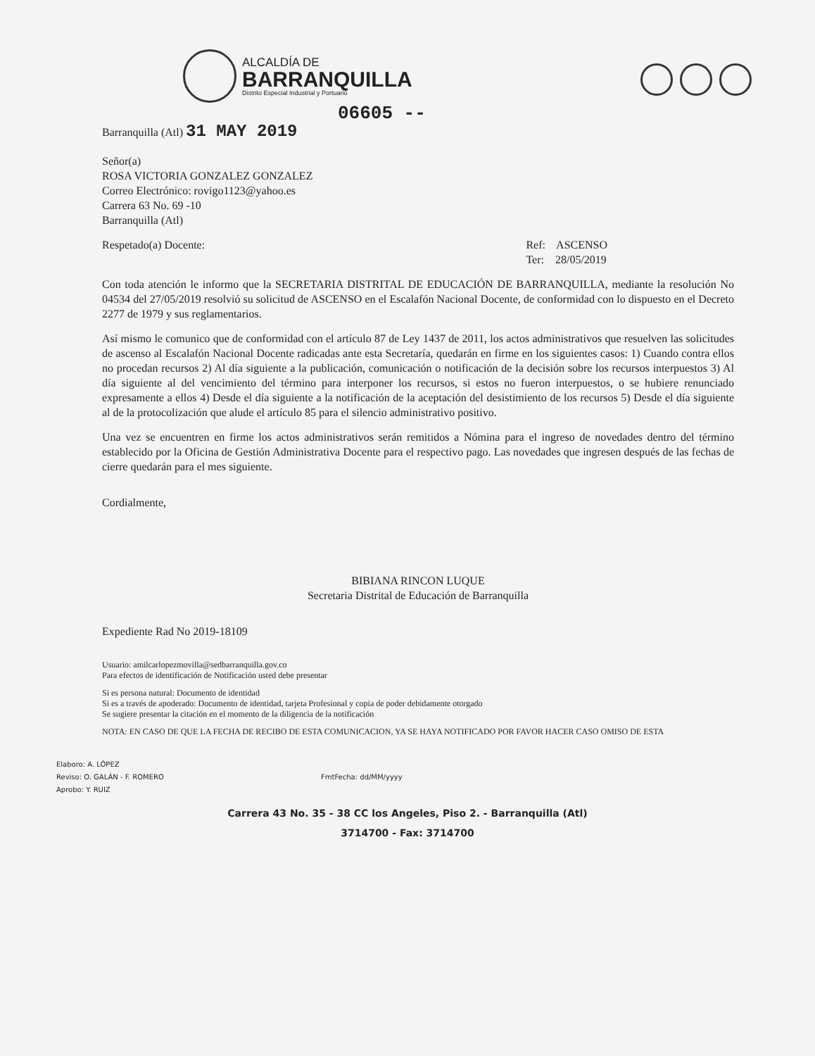ALCALDÍA DE
BARRANQUILLA
Distrito Especial Industrial y Portuario
06605 --
Barranquilla (Atl) 31 MAY 2019
Señor(a)
ROSA VICTORIA GONZALEZ GONZALEZ
Correo Electrónico: rovigo1123@yahoo.es
Carrera 63 No. 69 -10
Barranquilla (Atl)
Respetado(a) Docente: Ref: ASCENSO
Ter: 28/05/2019
Con toda atención le informo que la SECRETARIA DISTRITAL DE EDUCACIÓN DE BARRANQUILLA, mediante la resolución No 04534 del 27/05/2019 resolvió su solicitud de ASCENSO en el Escalafón Nacional Docente, de conformidad con lo dispuesto en el Decreto 2277 de 1979 y sus reglamentarios.
Así mismo le comunico que de conformidad con el artículo 87 de Ley 1437 de 2011, los actos administrativos que resuelven las solicitudes de ascenso al Escalafón Nacional Docente radicadas ante esta Secretaría, quedarán en firme en los siguientes casos: 1) Cuando contra ellos no procedan recursos 2) Al día siguiente a la publicación, comunicación o notificación de la decisión sobre los recursos interpuestos 3) Al día siguiente al del vencimiento del término para interponer los recursos, si estos no fueron interpuestos, o se hubiere renunciado expresamente a ellos 4) Desde el día siguiente a la notificación de la aceptación del desistimiento de los recursos 5) Desde el día siguiente al de la protocolización que alude el artículo 85 para el silencio administrativo positivo.
Una vez se encuentren en firme los actos administrativos serán remitidos a Nómina para el ingreso de novedades dentro del término establecido por la Oficina de Gestión Administrativa Docente para el respectivo pago. Las novedades que ingresen después de las fechas de cierre quedarán para el mes siguiente.
Cordialmente,
BIBIANA RINCON LUQUE
Secretaria Distrital de Educación de Barranquilla
Expediente Rad No 2019-18109
Usuario: amilcarlopezmovilla@sedbarranquilla.gov.co
Para efectos de identificación de Notificación usted debe presentar
Si es persona natural: Documento de identidad
Si es a través de apoderado: Documento de identidad, tarjeta Profesional y copia de poder debidamente otorgado
Se sugiere presentar la citación en el momento de la diligencia de la notificación
NOTA: EN CASO DE QUE LA FECHA DE RECIBO DE ESTA COMUNICACION, YA SE HAYA NOTIFICADO POR FAVOR HACER CASO OMISO DE ESTA
Elaboro: A. LÓPEZ
Reviso: O. GALÁN - F. ROMERO FmtFecha: dd/MM/yyyy
Aprobo: Y. RUIZ
Carrera 43 No. 35 - 38 CC los Angeles, Piso 2. - Barranquilla (Atl)
3714700 - Fax: 3714700